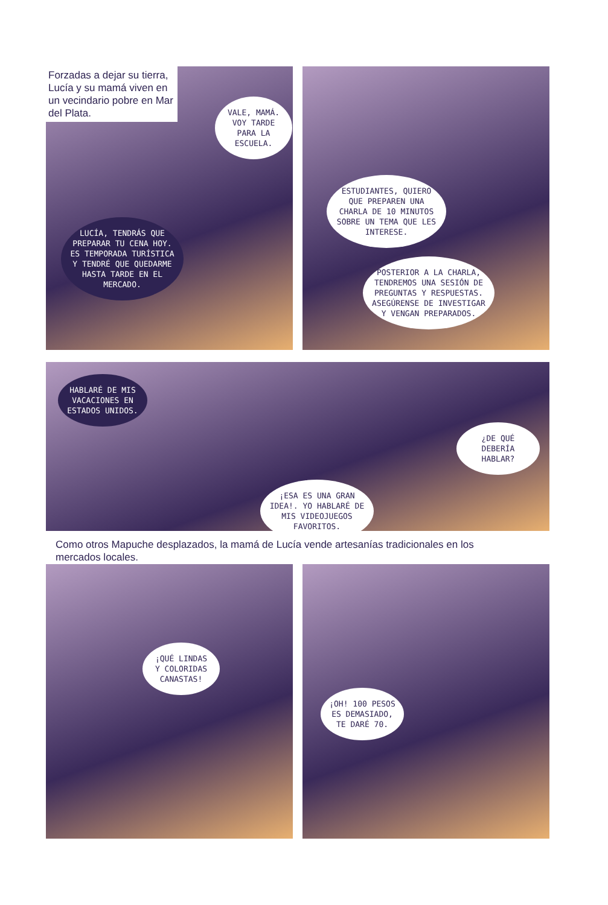Forzadas a dejar su tierra, Lucía y su mamá viven en un vecindario pobre en Mar del Plata.
VALE, MAMÁ. VOY TARDE PARA LA ESCUELA.
LUCÍA, TENDRÁS QUE PREPARAR TU CENA HOY. ES TEMPORADA TURÍSTICA Y TENDRÉ QUE QUEDARME HASTA TARDE EN EL MERCADO.
ESTUDIANTES, QUIERO QUE PREPAREN UNA CHARLA DE 10 MINUTOS SOBRE UN TEMA QUE LES INTERESE.
POSTERIOR A LA CHARLA, TENDREMOS UNA SESIÓN DE PREGUNTAS Y RESPUESTAS. ASEGÚRENSE DE INVESTIGAR Y VENGAN PREPARADOS.
HABLARÉ DE MIS VACACIONES EN ESTADOS UNIDOS.
¡ESA ES UNA GRAN IDEA!. YO HABLARÉ DE MIS VIDEOJUEGOS FAVORITOS.
¿DE QUÉ DEBERÍA HABLAR?
Como otros Mapuche desplazados, la mamá de Lucía vende artesanías tradicionales en los mercados locales.
¡QUÉ LINDAS Y COLORIDAS CANASTAS!
¡OH! 100 PESOS ES DEMASIADO, TE DARÉ 70.